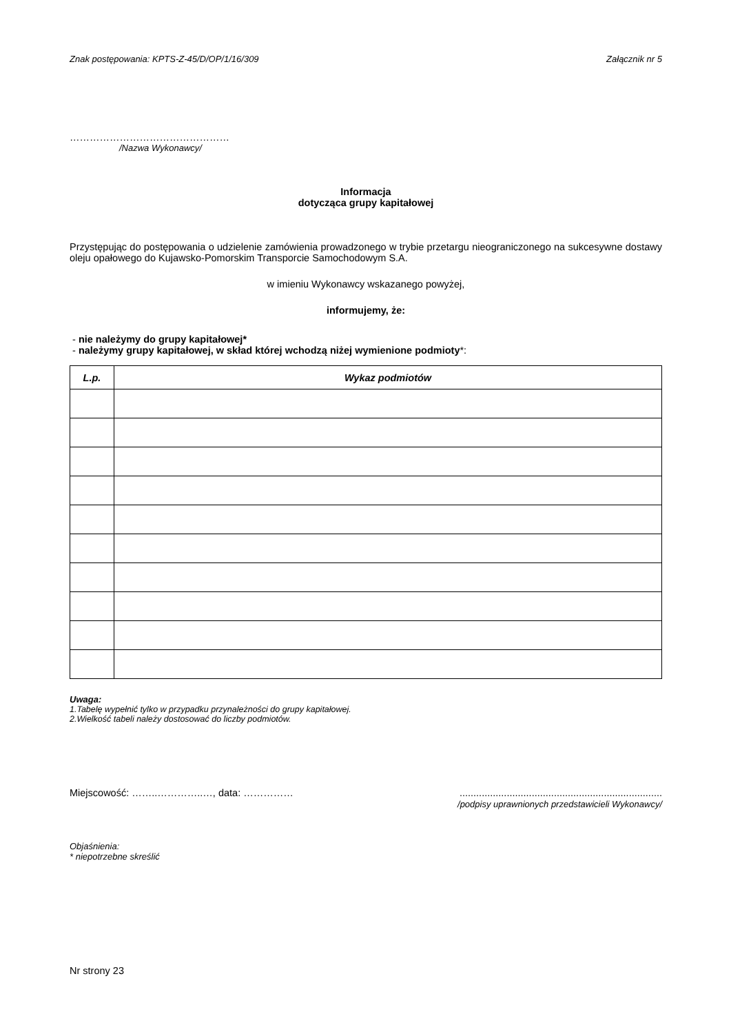Znak postępowania: KPTS-Z-45/D/OP/1/16/309 Załącznik nr 5
…………………………………………
/Nazwa Wykonawcy/
Informacja
dotycząca grupy kapitałowej
Przystępując do postępowania o udzielenie zamówienia prowadzonego w trybie przetargu nieograniczonego na sukcesywne dostawy oleju opałowego do Kujawsko-Pomorskim Transporcie Samochodowym S.A.
w imieniu Wykonawcy wskazanego powyżej,
informujemy, że:
- nie należymy do grupy kapitałowej*
- należymy grupy kapitałowej, w skład której wchodzą niżej wymienione podmioty*:
| L.p. | Wykaz podmiotów |
| --- | --- |
Uwaga:
1.Tabelę wypełnić tylko w przypadku przynależności do grupy kapitałowej.
2.Wielkość tabeli należy dostosować do liczby podmiotów.
Miejscowość: ……..…………..…, data: …………… .........................................................................
/podpisy uprawnionych przedstawicieli Wykonawcy/
Objaśnienia:
* niepotrzebne skreślić
Nr strony 23